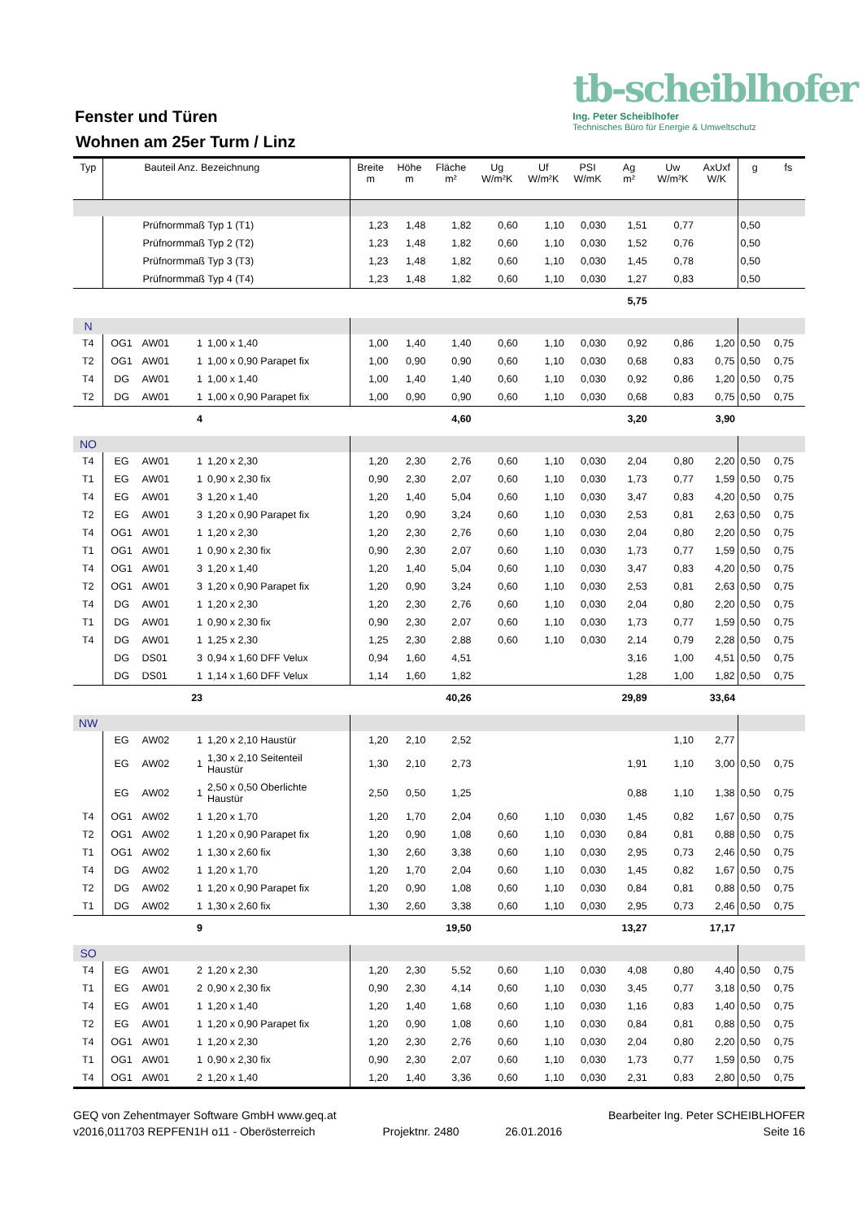tb-scheiblhofer
Ing. Peter Scheiblhofer
Technisches Büro für Energie & Umweltschutz
Fenster und Türen
Wohnen am 25er Turm / Linz
| Typ | Bauteil Anz. Bezeichnung | | | | Breite m | Höhe m | Fläche m² | Ug W/m²K | Uf W/m²K | PSI W/mK | Ag m² | Uw W/m²K | AxUxf W/K | g | fs |
| --- | --- | --- | --- | --- | --- | --- | --- | --- | --- | --- | --- | --- | --- | --- | --- |
| | Prüfnormmaß Typ 1 (T1) | | | | 1,23 | 1,48 | 1,82 | 0,60 | 1,10 | 0,030 | 1,51 | 0,77 | | 0,50 | |
| | Prüfnormmaß Typ 2 (T2) | | | | 1,23 | 1,48 | 1,82 | 0,60 | 1,10 | 0,030 | 1,52 | 0,76 | | 0,50 | |
| | Prüfnormmaß Typ 3 (T3) | | | | 1,23 | 1,48 | 1,82 | 0,60 | 1,10 | 0,030 | 1,45 | 0,78 | | 0,50 | |
| | Prüfnormmaß Typ 4 (T4) | | | | 1,23 | 1,48 | 1,82 | 0,60 | 1,10 | 0,030 | 1,27 | 0,83 | | 0,50 | |
| | | | | | | | | | | | 5,75 | | | | |
| N | | | | | | | | | | | | | | | |
| T4 | OG1 | AW01 | 1 | 1,00 x 1,40 | 1,00 | 1,40 | 1,40 | 0,60 | 1,10 | 0,030 | 0,92 | 0,86 | 1,20 | 0,50 | 0,75 |
| T2 | OG1 | AW01 | 1 | 1,00 x 0,90 Parapet fix | 1,00 | 0,90 | 0,90 | 0,60 | 1,10 | 0,030 | 0,68 | 0,83 | 0,75 | 0,50 | 0,75 |
| T4 | DG | AW01 | 1 | 1,00 x 1,40 | 1,00 | 1,40 | 1,40 | 0,60 | 1,10 | 0,030 | 0,92 | 0,86 | 1,20 | 0,50 | 0,75 |
| T2 | DG | AW01 | 1 | 1,00 x 0,90 Parapet fix | 1,00 | 0,90 | 0,90 | 0,60 | 1,10 | 0,030 | 0,68 | 0,83 | 0,75 | 0,50 | 0,75 |
| | | | 4 | | | | 4,60 | | | | 3,20 | | 3,90 | | |
| NO | | | | | | | | | | | | | | | |
| T4 | EG | AW01 | 1 | 1,20 x 2,30 | 1,20 | 2,30 | 2,76 | 0,60 | 1,10 | 0,030 | 2,04 | 0,80 | 2,20 | 0,50 | 0,75 |
| T1 | EG | AW01 | 1 | 0,90 x 2,30 fix | 0,90 | 2,30 | 2,07 | 0,60 | 1,10 | 0,030 | 1,73 | 0,77 | 1,59 | 0,50 | 0,75 |
| T4 | EG | AW01 | 3 | 1,20 x 1,40 | 1,20 | 1,40 | 5,04 | 0,60 | 1,10 | 0,030 | 3,47 | 0,83 | 4,20 | 0,50 | 0,75 |
| T2 | EG | AW01 | 3 | 1,20 x 0,90 Parapet fix | 1,20 | 0,90 | 3,24 | 0,60 | 1,10 | 0,030 | 2,53 | 0,81 | 2,63 | 0,50 | 0,75 |
| T4 | OG1 | AW01 | 1 | 1,20 x 2,30 | 1,20 | 2,30 | 2,76 | 0,60 | 1,10 | 0,030 | 2,04 | 0,80 | 2,20 | 0,50 | 0,75 |
| T1 | OG1 | AW01 | 1 | 0,90 x 2,30 fix | 0,90 | 2,30 | 2,07 | 0,60 | 1,10 | 0,030 | 1,73 | 0,77 | 1,59 | 0,50 | 0,75 |
| T4 | OG1 | AW01 | 3 | 1,20 x 1,40 | 1,20 | 1,40 | 5,04 | 0,60 | 1,10 | 0,030 | 3,47 | 0,83 | 4,20 | 0,50 | 0,75 |
| T2 | OG1 | AW01 | 3 | 1,20 x 0,90 Parapet fix | 1,20 | 0,90 | 3,24 | 0,60 | 1,10 | 0,030 | 2,53 | 0,81 | 2,63 | 0,50 | 0,75 |
| T4 | DG | AW01 | 1 | 1,20 x 2,30 | 1,20 | 2,30 | 2,76 | 0,60 | 1,10 | 0,030 | 2,04 | 0,80 | 2,20 | 0,50 | 0,75 |
| T1 | DG | AW01 | 1 | 0,90 x 2,30 fix | 0,90 | 2,30 | 2,07 | 0,60 | 1,10 | 0,030 | 1,73 | 0,77 | 1,59 | 0,50 | 0,75 |
| T4 | DG | AW01 | 1 | 1,25 x 2,30 | 1,25 | 2,30 | 2,88 | 0,60 | 1,10 | 0,030 | 2,14 | 0,79 | 2,28 | 0,50 | 0,75 |
| | DG | DS01 | 3 | 0,94 x 1,60 DFF Velux | 0,94 | 1,60 | 4,51 | | | | 3,16 | 1,00 | 4,51 | 0,50 | 0,75 |
| | DG | DS01 | 1 | 1,14 x 1,60 DFF Velux | 1,14 | 1,60 | 1,82 | | | | 1,28 | 1,00 | 1,82 | 0,50 | 0,75 |
| | | | 23 | | | | 40,26 | | | | 29,89 | | 33,64 | | |
| NW | | | | | | | | | | | | | | | |
| | EG | AW02 | 1 | 1,20 x 2,10 Haustür | 1,20 | 2,10 | 2,52 | | | | | 1,10 | 2,77 | | |
| | EG | AW02 | 1 | 1,30 x 2,10 Seitenteil Haustür | 1,30 | 2,10 | 2,73 | | | | 1,91 | 1,10 | 3,00 | 0,50 | 0,75 |
| | EG | AW02 | 1 | 2,50 x 0,50 Oberlichte Haustür | 2,50 | 0,50 | 1,25 | | | | 0,88 | 1,10 | 1,38 | 0,50 | 0,75 |
| T4 | OG1 | AW02 | 1 | 1,20 x 1,70 | 1,20 | 1,70 | 2,04 | 0,60 | 1,10 | 0,030 | 1,45 | 0,82 | 1,67 | 0,50 | 0,75 |
| T2 | OG1 | AW02 | 1 | 1,20 x 0,90 Parapet fix | 1,20 | 0,90 | 1,08 | 0,60 | 1,10 | 0,030 | 0,84 | 0,81 | 0,88 | 0,50 | 0,75 |
| T1 | OG1 | AW02 | 1 | 1,30 x 2,60 fix | 1,30 | 2,60 | 3,38 | 0,60 | 1,10 | 0,030 | 2,95 | 0,73 | 2,46 | 0,50 | 0,75 |
| T4 | DG | AW02 | 1 | 1,20 x 1,70 | 1,20 | 1,70 | 2,04 | 0,60 | 1,10 | 0,030 | 1,45 | 0,82 | 1,67 | 0,50 | 0,75 |
| T2 | DG | AW02 | 1 | 1,20 x 0,90 Parapet fix | 1,20 | 0,90 | 1,08 | 0,60 | 1,10 | 0,030 | 0,84 | 0,81 | 0,88 | 0,50 | 0,75 |
| T1 | DG | AW02 | 1 | 1,30 x 2,60 fix | 1,30 | 2,60 | 3,38 | 0,60 | 1,10 | 0,030 | 2,95 | 0,73 | 2,46 | 0,50 | 0,75 |
| | | | 9 | | | | 19,50 | | | | 13,27 | | 17,17 | | |
| SO | | | | | | | | | | | | | | | |
| T4 | EG | AW01 | 2 | 1,20 x 2,30 | 1,20 | 2,30 | 5,52 | 0,60 | 1,10 | 0,030 | 4,08 | 0,80 | 4,40 | 0,50 | 0,75 |
| T1 | EG | AW01 | 2 | 0,90 x 2,30 fix | 0,90 | 2,30 | 4,14 | 0,60 | 1,10 | 0,030 | 3,45 | 0,77 | 3,18 | 0,50 | 0,75 |
| T4 | EG | AW01 | 1 | 1,20 x 1,40 | 1,20 | 1,40 | 1,68 | 0,60 | 1,10 | 0,030 | 1,16 | 0,83 | 1,40 | 0,50 | 0,75 |
| T2 | EG | AW01 | 1 | 1,20 x 0,90 Parapet fix | 1,20 | 0,90 | 1,08 | 0,60 | 1,10 | 0,030 | 0,84 | 0,81 | 0,88 | 0,50 | 0,75 |
| T4 | OG1 | AW01 | 1 | 1,20 x 2,30 | 1,20 | 2,30 | 2,76 | 0,60 | 1,10 | 0,030 | 2,04 | 0,80 | 2,20 | 0,50 | 0,75 |
| T1 | OG1 | AW01 | 1 | 0,90 x 2,30 fix | 0,90 | 2,30 | 2,07 | 0,60 | 1,10 | 0,030 | 1,73 | 0,77 | 1,59 | 0,50 | 0,75 |
| T4 | OG1 | AW01 | 2 | 1,20 x 1,40 | 1,20 | 1,40 | 3,36 | 0,60 | 1,10 | 0,030 | 2,31 | 0,83 | 2,80 | 0,50 | 0,75 |
GEQ von Zehentmayer Software GmbH www.geq.at
v2016,011703 REPFEN1H o11 - Oberösterreich
Projektnr. 2480
26.01.2016 Bearbeiter Ing. Peter SCHEIBLHOFER
Seite 16